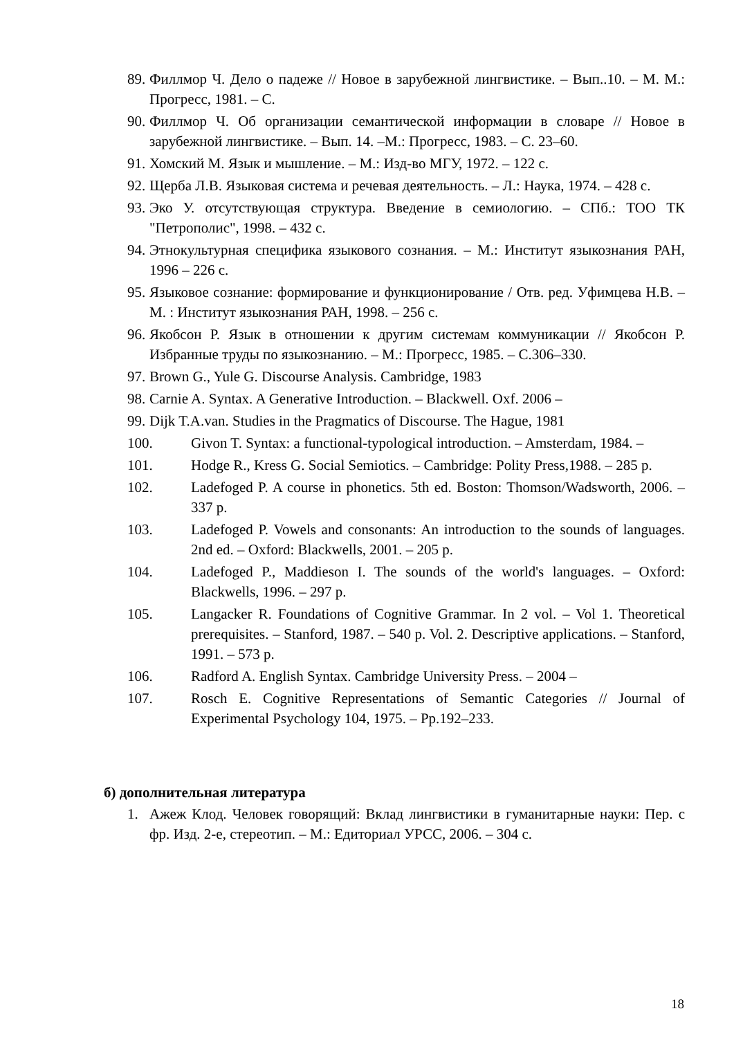89. Филлмор Ч. Дело о падеже // Новое в зарубежной лингвистике. – Вып..10. – М. М.: Прогресс, 1981. – С.
90. Филлмор Ч. Об организации семантической информации в словаре // Новое в зарубежной лингвистике. – Вып. 14. –М.: Прогресс, 1983. – С. 23–60.
91. Хомский М. Язык и мышление. – М.: Изд-во МГУ, 1972. – 122 с.
92. Щерба Л.В. Языковая система и речевая деятельность. – Л.: Наука, 1974. – 428 с.
93. Эко У. отсутствующая структура. Введение в семиологию. – СПб.: ТОО ТК "Петрополис", 1998. – 432 с.
94. Этнокультурная специфика языкового сознания. – М.: Институт языкознания РАН, 1996 – 226 с.
95. Языковое сознание: формирование и функционирование / Отв. ред. Уфимцева Н.В. – М. : Институт языкознания РАН, 1998. – 256 с.
96. Якобсон Р. Язык в отношении к другим системам коммуникации // Якобсон Р. Избранные труды по языкознанию. – М.: Прогресс, 1985. – С.306–330.
97. Brown G., Yule G. Discourse Analysis. Cambridge, 1983
98. Carnie A. Syntax. A Generative Introduction. – Blackwell. Oxf. 2006 –
99. Dijk T.A.van. Studies in the Pragmatics of Discourse. The Hague, 1981
100. Givon T. Syntax: a functional-typological introduction. – Amsterdam, 1984. –
101. Hodge R., Kress G. Social Semiotics. – Cambridge: Polity Press,1988. – 285 p.
102. Ladefoged P. A course in phonetics. 5th ed. Boston: Thomson/Wadsworth, 2006. – 337 p.
103. Ladefoged P. Vowels and consonants: An introduction to the sounds of languages. 2nd ed. – Oxford: Blackwells, 2001. – 205 p.
104. Ladefoged P., Maddieson I. The sounds of the world's languages. – Oxford: Blackwells, 1996. – 297 p.
105. Langacker R. Foundations of Cognitive Grammar. In 2 vol. – Vol 1. Theoretical prerequisites. – Stanford, 1987. – 540 p. Vol. 2. Descriptive applications. – Stanford, 1991. – 573 p.
106. Radford A. English Syntax. Cambridge University Press. – 2004 –
107. Rosch E. Cognitive Representations of Semantic Categories // Journal of Experimental Psychology 104, 1975. – Pp.192–233.
б) дополнительная литература
1. Ажеж Клод. Человек говорящий: Вклад лингвистики в гуманитарные науки: Пер. с фр. Изд. 2-е, стереотип. – М.: Едиториал УРСС, 2006. – 304 с.
18